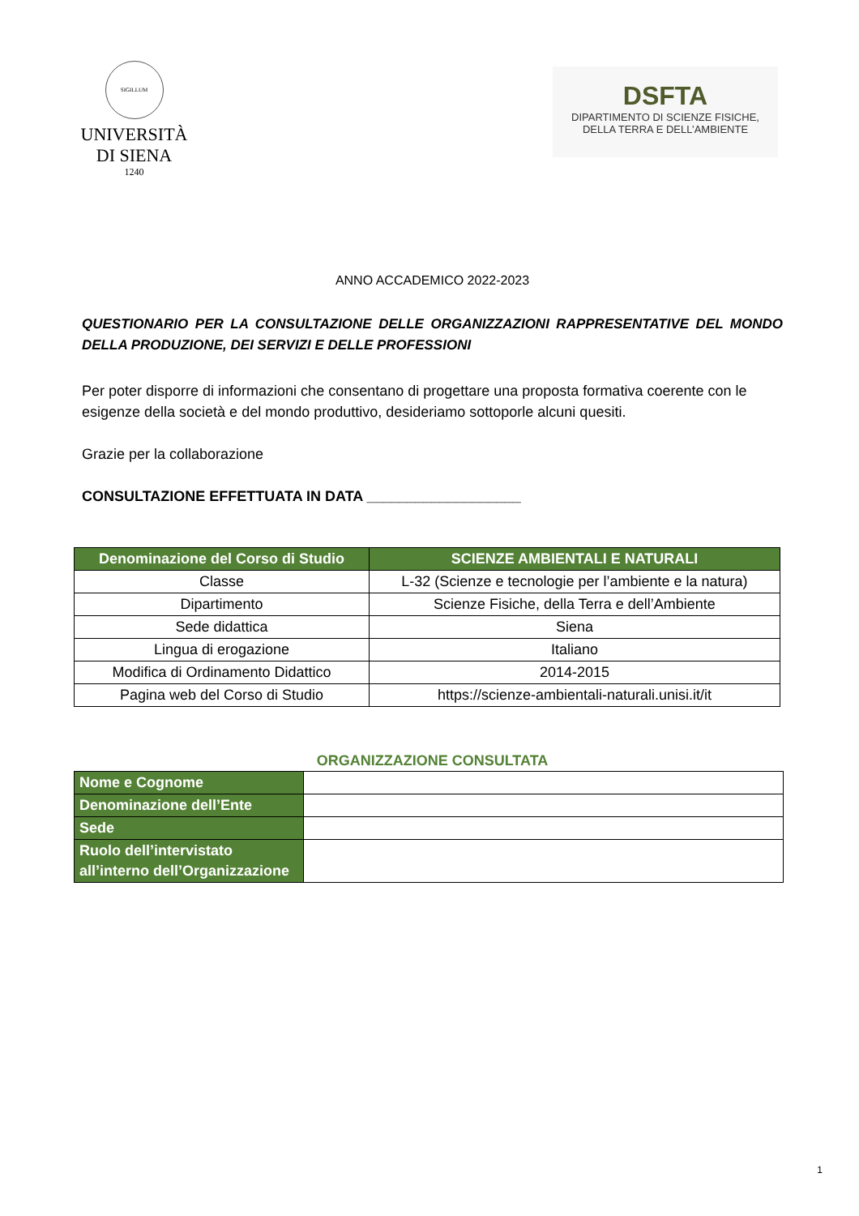SIGILLUM
UNIVERSITÀ
DI SIENA
1240
DSFTA
DIPARTIMENTO DI SCIENZE FISICHE,
DELLA TERRA E DELL’AMBIENTE
ANNO ACCADEMICO 2022-2023
QUESTIONARIO PER LA CONSULTAZIONE DELLE ORGANIZZAZIONI RAPPRESENTATIVE DEL MONDO DELLA PRODUZIONE, DEI SERVIZI E DELLE PROFESSIONI
Per poter disporre di informazioni che consentano di progettare una proposta formativa coerente con le esigenze della società e del mondo produttivo, desideriamo sottoporle alcuni quesiti.
Grazie per la collaborazione
CONSULTAZIONE EFFETTUATA IN DATA ___________________
| Denominazione del Corso di Studio | SCIENZE AMBIENTALI E NATURALI |
| --- | --- |
| Classe | L-32 (Scienze e tecnologie per l’ambiente e la natura) |
| Dipartimento | Scienze Fisiche, della Terra e dell’Ambiente |
| Sede didattica | Siena |
| Lingua di erogazione | Italiano |
| Modifica di Ordinamento Didattico | 2014-2015 |
| Pagina web del Corso di Studio | https://scienze-ambientali-naturali.unisi.it/it |
ORGANIZZAZIONE CONSULTATA
| Nome e Cognome | |
| Denominazione dell’Ente | |
| Sede | |
| Ruolo dell’intervistato all’interno dell’Organizzazione | |
1